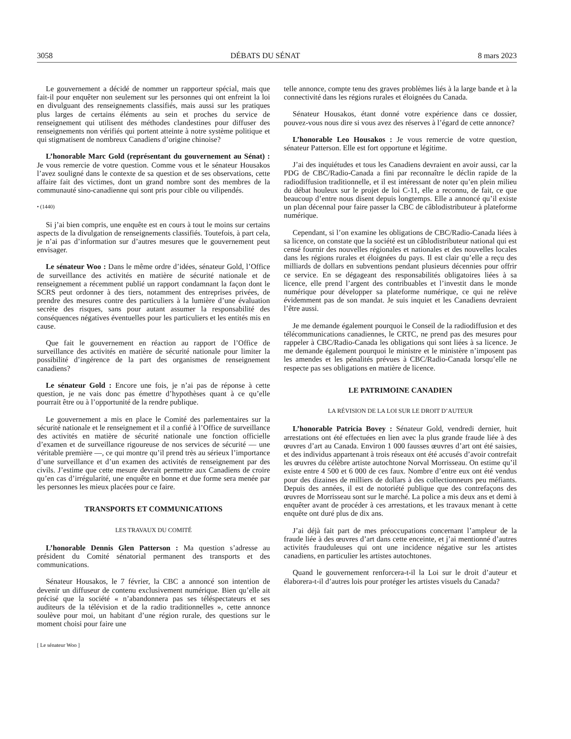3058 DÉBATS DU SÉNAT 8 mars 2023
Le gouvernement a décidé de nommer un rapporteur spécial, mais que fait-il pour enquêter non seulement sur les personnes qui ont enfreint la loi en divulguant des renseignements classifiés, mais aussi sur les pratiques plus larges de certains éléments au sein et proches du service de renseignement qui utilisent des méthodes clandestines pour diffuser des renseignements non vérifiés qui portent atteinte à notre système politique et qui stigmatisent de nombreux Canadiens d’origine chinoise?
L’honorable Marc Gold (représentant du gouvernement au Sénat) : Je vous remercie de votre question. Comme vous et le sénateur Housakos l’avez souligné dans le contexte de sa question et de ses observations, cette affaire fait des victimes, dont un grand nombre sont des membres de la communauté sino-canadienne qui sont pris pour cible ou vilipendés.
• (1440)
Si j’ai bien compris, une enquête est en cours à tout le moins sur certains aspects de la divulgation de renseignements classifiés. Toutefois, à part cela, je n’ai pas d’information sur d’autres mesures que le gouvernement peut envisager.
Le sénateur Woo : Dans le même ordre d’idées, sénateur Gold, l’Office de surveillance des activités en matière de sécurité nationale et de renseignement a récemment publié un rapport condamnant la façon dont le SCRS peut ordonner à des tiers, notamment des entreprises privées, de prendre des mesures contre des particuliers à la lumière d’une évaluation secrète des risques, sans pour autant assumer la responsabilité des conséquences négatives éventuelles pour les particuliers et les entités mis en cause.
Que fait le gouvernement en réaction au rapport de l’Office de surveillance des activités en matière de sécurité nationale pour limiter la possibilité d’ingérence de la part des organismes de renseignement canadiens?
Le sénateur Gold : Encore une fois, je n’ai pas de réponse à cette question, je ne vais donc pas émettre d’hypothèses quant à ce qu’elle pourrait être ou à l’opportunité de la rendre publique.
Le gouvernement a mis en place le Comité des parlementaires sur la sécurité nationale et le renseignement et il a confié à l’Office de surveillance des activités en matière de sécurité nationale une fonction officielle d’examen et de surveillance rigoureuse de nos services de sécurité — une véritable première —, ce qui montre qu’il prend très au sérieux l’importance d’une surveillance et d’un examen des activités de renseignement par des civils. J’estime que cette mesure devrait permettre aux Canadiens de croire qu’en cas d’irrégularité, une enquête en bonne et due forme sera menée par les personnes les mieux placées pour ce faire.
TRANSPORTS ET COMMUNICATIONS
LES TRAVAUX DU COMITÉ
L’honorable Dennis Glen Patterson : Ma question s’adresse au président du Comité sénatorial permanent des transports et des communications.
Sénateur Housakos, le 7 février, la CBC a annoncé son intention de devenir un diffuseur de contenu exclusivement numérique. Bien qu’elle ait précisé que la société « n’abandonnera pas ses téléspectateurs et ses auditeurs de la télévision et de la radio traditionnelles », cette annonce soulève pour moi, un habitant d’une région rurale, des questions sur le moment choisi pour faire une
[ Le sénateur Woo ]
telle annonce, compte tenu des graves problèmes liés à la large bande et à la connectivité dans les régions rurales et éloignées du Canada.
Sénateur Housakos, étant donné votre expérience dans ce dossier, pouvez-vous nous dire si vous avez des réserves à l’égard de cette annonce?
L’honorable Leo Housakos : Je vous remercie de votre question, sénateur Patterson. Elle est fort opportune et légitime.
J’ai des inquiétudes et tous les Canadiens devraient en avoir aussi, car la PDG de CBC/Radio-Canada a fini par reconnaître le déclin rapide de la radiodiffusion traditionnelle, et il est intéressant de noter qu’en plein milieu du débat houleux sur le projet de loi C-11, elle a reconnu, de fait, ce que beaucoup d’entre nous disent depuis longtemps. Elle a annoncé qu’il existe un plan décennal pour faire passer la CBC de câblodistributeur à plateforme numérique.
Cependant, si l’on examine les obligations de CBC/Radio-Canada liées à sa licence, on constate que la société est un câblodistributeur national qui est censé fournir des nouvelles régionales et nationales et des nouvelles locales dans les régions rurales et éloignées du pays. Il est clair qu’elle a reçu des milliards de dollars en subventions pendant plusieurs décennies pour offrir ce service. En se dégageant des responsabilités obligatoires liées à sa licence, elle prend l’argent des contribuables et l’investit dans le monde numérique pour développer sa plateforme numérique, ce qui ne relève évidemment pas de son mandat. Je suis inquiet et les Canadiens devraient l’être aussi.
Je me demande également pourquoi le Conseil de la radiodiffusion et des télécommunications canadiennes, le CRTC, ne prend pas des mesures pour rappeler à CBC/Radio-Canada les obligations qui sont liées à sa licence. Je me demande également pourquoi le ministre et le ministère n’imposent pas les amendes et les pénalités prévues à CBC/Radio-Canada lorsqu’elle ne respecte pas ses obligations en matière de licence.
LE PATRIMOINE CANADIEN
LA RÉVISION DE LA LOI SUR LE DROIT D’AUTEUR
L’honorable Patricia Bovey : Sénateur Gold, vendredi dernier, huit arrestations ont été effectuées en lien avec la plus grande fraude liée à des œuvres d’art au Canada. Environ 1 000 fausses œuvres d’art ont été saisies, et des individus appartenant à trois réseaux ont été accusés d’avoir contrefait les œuvres du célèbre artiste autochtone Norval Morrisseau. On estime qu’il existe entre 4 500 et 6 000 de ces faux. Nombre d’entre eux ont été vendus pour des dizaines de milliers de dollars à des collectionneurs peu méfiants. Depuis des années, il est de notoriété publique que des contrefaçons des œuvres de Morrisseau sont sur le marché. La police a mis deux ans et demi à enquêter avant de procéder à ces arrestations, et les travaux menant à cette enquête ont duré plus de dix ans.
J’ai déjà fait part de mes préoccupations concernant l’ampleur de la fraude liée à des œuvres d’art dans cette enceinte, et j’ai mentionné d’autres activités frauduleuses qui ont une incidence négative sur les artistes canadiens, en particulier les artistes autochtones.
Quand le gouvernement renforcera-t-il la Loi sur le droit d’auteur et élaborera-t-il d’autres lois pour protéger les artistes visuels du Canada?